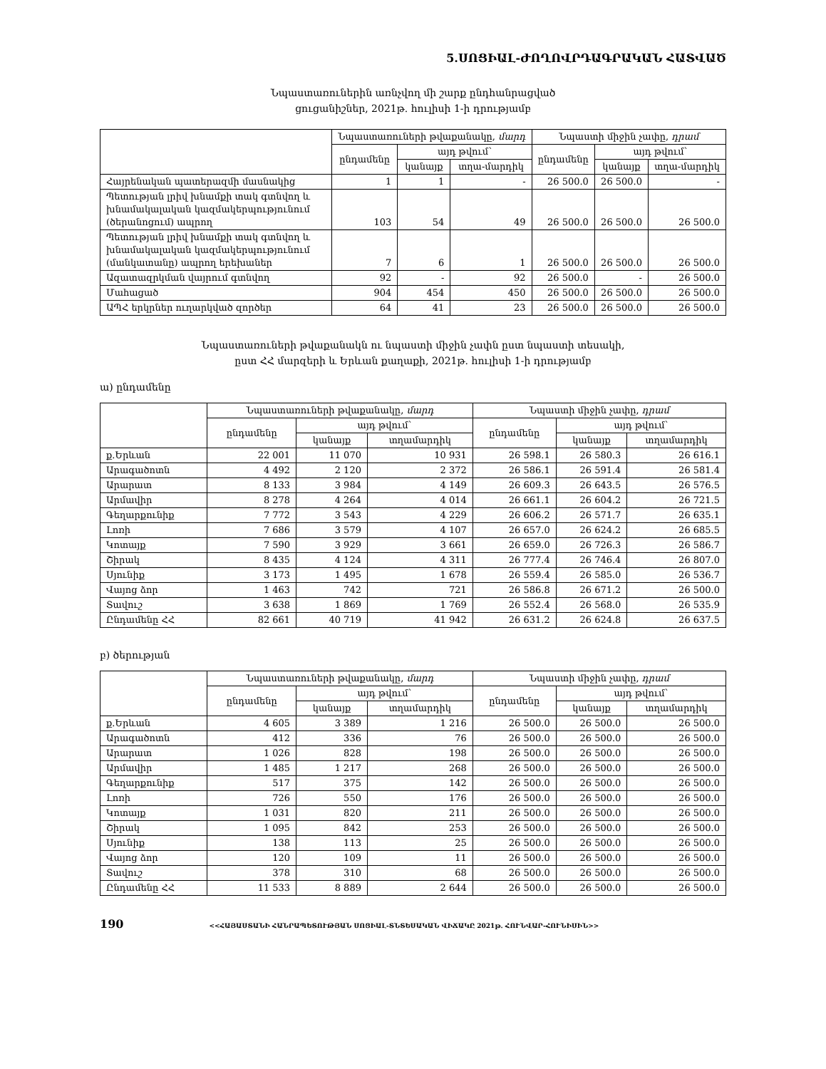5.ՍՈՑԻԱԼ-ԺՈՂՈՎՐԴԱԳՐԱԿԱՆ ՀԱՏՎԱԾ
Նպաստառուներին առնչվող մի շարք ընդհանրացված
ցուցանիշներ, 2021թ. հուլիսի 1-ի դրությամբ
| | Նպաստառուների թվաքանակը, մարդ | | | Նպաստի միջին չափը, դրամ | | |
| --- | --- | --- | --- | --- | --- | --- |
| | ընդամենը | այդ թվում՝ | | ընդամենը | այդ թվում՝ | |
| | | կանայք | տղա-մարդիկ | | կանայք | տղա-մարդիկ |
| Հայրենական պատերազմի մասնակից | 1 | 1 | - | 26 500.0 | 26 500.0 | - |
| Պետության լրիվ խնամքի տակ գտնվող և խնամակալական կազմակերպությունում (ծերանոցում) ապրող | 103 | 54 | 49 | 26 500.0 | 26 500.0 | 26 500.0 |
| Պետության լրիվ խնամքի տակ գտնվող և խնամակալական կազմակերպությունում (մանկատանը) ապրող երեխաներ | 7 | 6 | 1 | 26 500.0 | 26 500.0 | 26 500.0 |
| Ազատազրկման վայրում գտնվող | 92 | - | 92 | 26 500.0 | - | 26 500.0 |
| Մահացած | 904 | 454 | 450 | 26 500.0 | 26 500.0 | 26 500.0 |
| ԱՊՀ երկրներ ուղարկված զործեր | 64 | 41 | 23 | 26 500.0 | 26 500.0 | 26 500.0 |
Նպաստառուների թվաքանակն ու նպաստի միջին չափն ըստ նպաստի տեսակի,
ըստ ՀՀ մարզերի և Երևան քաղաքի, 2021թ. հուլիսի 1-ի դրությամբ
ա) ընդամենը
| | Նպաստառուների թվաքանակը, մարդ | | | Նպաստի միջին չափը, դրամ | | |
| --- | --- | --- | --- | --- | --- | --- |
| | ընդամենը | այդ թվում՝ | | ընդամենը | այդ թվում՝ | |
| | | կանայք | տղամարդիկ | | կանայք | տղամարդիկ |
| ք.Երևան | 22 001 | 11 070 | 10 931 | 26 598.1 | 26 580.3 | 26 616.1 |
| Արագածոտն | 4 492 | 2 120 | 2 372 | 26 586.1 | 26 591.4 | 26 581.4 |
| Արարատ | 8 133 | 3 984 | 4 149 | 26 609.3 | 26 643.5 | 26 576.5 |
| Արմավիր | 8 278 | 4 264 | 4 014 | 26 661.1 | 26 604.2 | 26 721.5 |
| Գեղարքունիք | 7 772 | 3 543 | 4 229 | 26 606.2 | 26 571.7 | 26 635.1 |
| Լոռի | 7 686 | 3 579 | 4 107 | 26 657.0 | 26 624.2 | 26 685.5 |
| Կոտայք | 7 590 | 3 929 | 3 661 | 26 659.0 | 26 726.3 | 26 586.7 |
| Շիրակ | 8 435 | 4 124 | 4 311 | 26 777.4 | 26 746.4 | 26 807.0 |
| Սյունիք | 3 173 | 1 495 | 1 678 | 26 559.4 | 26 585.0 | 26 536.7 |
| Վայոց ձոր | 1 463 | 742 | 721 | 26 586.8 | 26 671.2 | 26 500.0 |
| Տավուշ | 3 638 | 1 869 | 1 769 | 26 552.4 | 26 568.0 | 26 535.9 |
| Ընդամենը ՀՀ | 82 661 | 40 719 | 41 942 | 26 631.2 | 26 624.8 | 26 637.5 |
բ) ծերության
| | Նպաստառուների թվաքանակը, մարդ | | | Նպաստի միջին չափը, դրամ | | |
| --- | --- | --- | --- | --- | --- | --- |
| | ընդամենը | այդ թվում՝ | | ընդամենը | այդ թվում՝ | |
| | | կանայք | տղամարդիկ | | կանայք | տղամարդիկ |
| ք.Երևան | 4 605 | 3 389 | 1 216 | 26 500.0 | 26 500.0 | 26 500.0 |
| Արագածոտն | 412 | 336 | 76 | 26 500.0 | 26 500.0 | 26 500.0 |
| Արարատ | 1 026 | 828 | 198 | 26 500.0 | 26 500.0 | 26 500.0 |
| Արմավիր | 1 485 | 1 217 | 268 | 26 500.0 | 26 500.0 | 26 500.0 |
| Գեղարքունիք | 517 | 375 | 142 | 26 500.0 | 26 500.0 | 26 500.0 |
| Լոռի | 726 | 550 | 176 | 26 500.0 | 26 500.0 | 26 500.0 |
| Կոտայք | 1 031 | 820 | 211 | 26 500.0 | 26 500.0 | 26 500.0 |
| Շիրակ | 1 095 | 842 | 253 | 26 500.0 | 26 500.0 | 26 500.0 |
| Սյունիք | 138 | 113 | 25 | 26 500.0 | 26 500.0 | 26 500.0 |
| Վայոց ձոր | 120 | 109 | 11 | 26 500.0 | 26 500.0 | 26 500.0 |
| Տավուշ | 378 | 310 | 68 | 26 500.0 | 26 500.0 | 26 500.0 |
| Ընդամենը ՀՀ | 11 533 | 8 889 | 2 644 | 26 500.0 | 26 500.0 | 26 500.0 |
190 <<ՀԱՅԱՍՏԱՆԻ ՀԱՆՐԱՊԵՏՈՒԹՅԱՆ ՍՈՑԻԱԼ-ՏՆՏԵՍԱԿԱՆ ՎԻՃԱԿԸ 2021թ. ՀՈՒՆՎԱՐ-ՀՈՒՆԻՍԻՆ>>